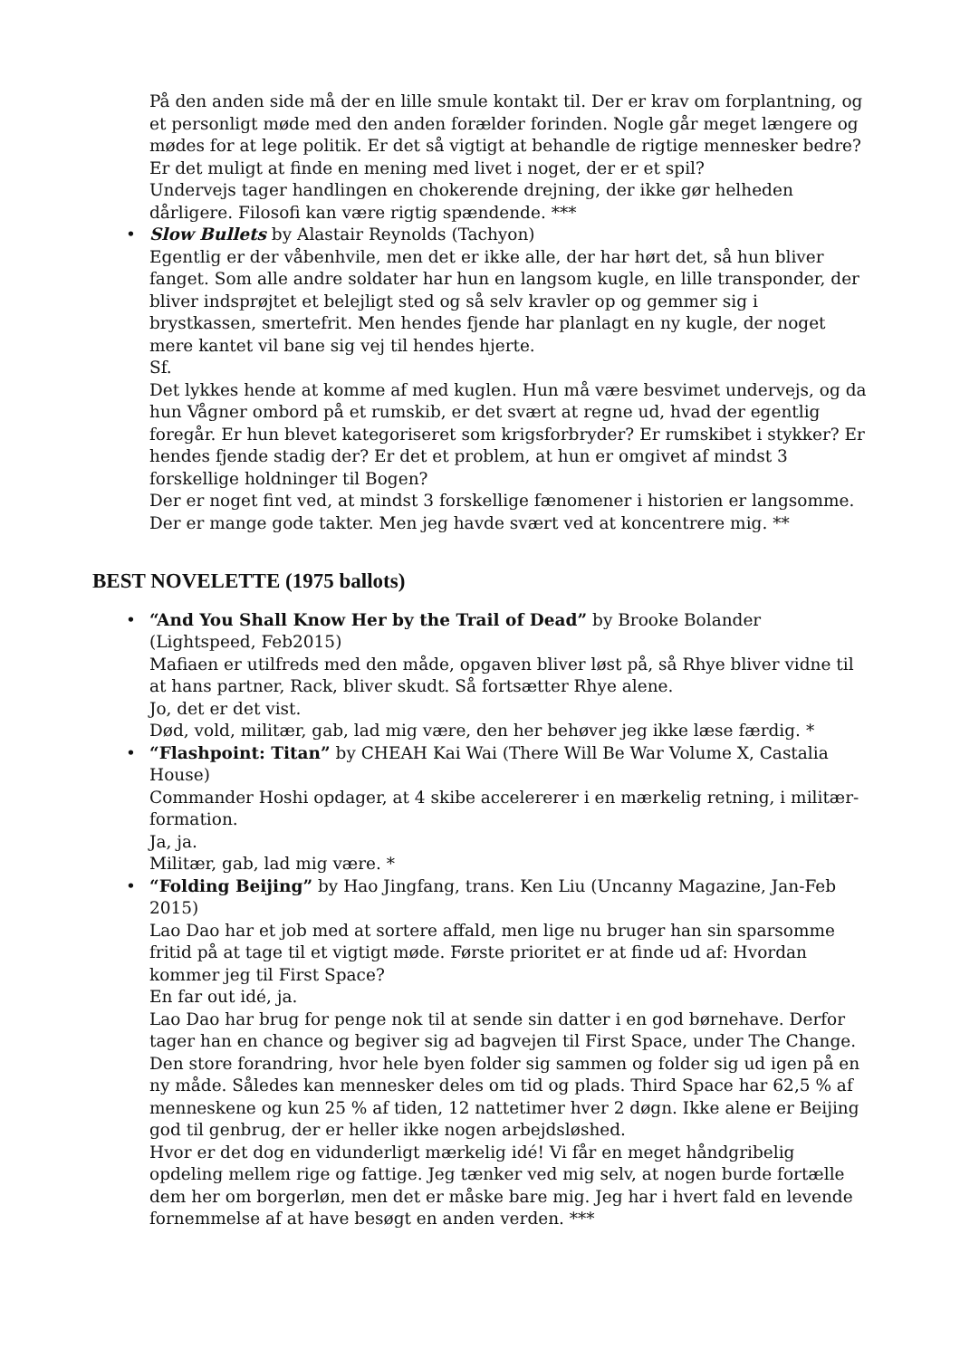På den anden side må der en lille smule kontakt til. Der er krav om forplantning, og et personligt møde med den anden forælder forinden. Nogle går meget længere og mødes for at lege politik. Er det så vigtigt at behandle de rigtige mennesker bedre? Er det muligt at finde en mening med livet i noget, der er et spil?
Undervejs tager handlingen en chokerende drejning, der ikke gør helheden dårligere. Filosofi kan være rigtig spændende. ***
• Slow Bullets by Alastair Reynolds (Tachyon)
Egentlig er der våbenhvile, men det er ikke alle, der har hørt det, så hun bliver fanget. Som alle andre soldater har hun en langsom kugle, en lille transponder, der bliver indsprøjtet et belejligt sted og så selv kravler op og gemmer sig i brystkassen, smertefrit. Men hendes fjende har planlagt en ny kugle, der noget mere kantet vil bane sig vej til hendes hjerte.
Sf.
Det lykkes hende at komme af med kuglen. Hun må være besvimet undervejs, og da hun Vågner ombord på et rumskib, er det svært at regne ud, hvad der egentlig foregår. Er hun blevet kategoriseret som krigsforbryder? Er rumskibet i stykker? Er hendes fjende stadig der? Er det et problem, at hun er omgivet af mindst 3 forskellige holdninger til Bogen?
Der er noget fint ved, at mindst 3 forskellige fænomener i historien er langsomme. Der er mange gode takter. Men jeg havde svært ved at koncentrere mig. **
BEST NOVELETTE (1975 ballots)
• “And You Shall Know Her by the Trail of Dead” by Brooke Bolander (Lightspeed, Feb2015)
Mafiaen er utilfreds med den måde, opgaven bliver løst på, så Rhye bliver vidne til at hans partner, Rack, bliver skudt. Så fortsætter Rhye alene.
Jo, det er det vist.
Død, vold, militær, gab, lad mig være, den her behøver jeg ikke læse færdig. *
• “Flashpoint: Titan” by CHEAH Kai Wai (There Will Be War Volume X, Castalia House)
Commander Hoshi opdager, at 4 skibe accelererer i en mærkelig retning, i militær-formation.
Ja, ja.
Militær, gab, lad mig være. *
• “Folding Beijing” by Hao Jingfang, trans. Ken Liu (Uncanny Magazine, Jan-Feb 2015)
Lao Dao har et job med at sortere affald, men lige nu bruger han sin sparsomme fritid på at tage til et vigtigt møde. Første prioritet er at finde ud af: Hvordan kommer jeg til First Space?
En far out idé, ja.
Lao Dao har brug for penge nok til at sende sin datter i en god børnehave. Derfor tager han en chance og begiver sig ad bagvejen til First Space, under The Change. Den store forandring, hvor hele byen folder sig sammen og folder sig ud igen på en ny måde. Således kan mennesker deles om tid og plads. Third Space har 62,5 % af menneskene og kun 25 % af tiden, 12 nattetimer hver 2 døgn. Ikke alene er Beijing god til genbrug, der er heller ikke nogen arbejdsløshed.
Hvor er det dog en vidunderligt mærkelig idé! Vi får en meget håndgribelig opdeling mellem rige og fattige. Jeg tænker ved mig selv, at nogen burde fortælle dem her om borgerløn, men det er måske bare mig. Jeg har i hvert fald en levende fornemmelse af at have besøgt en anden verden. ***